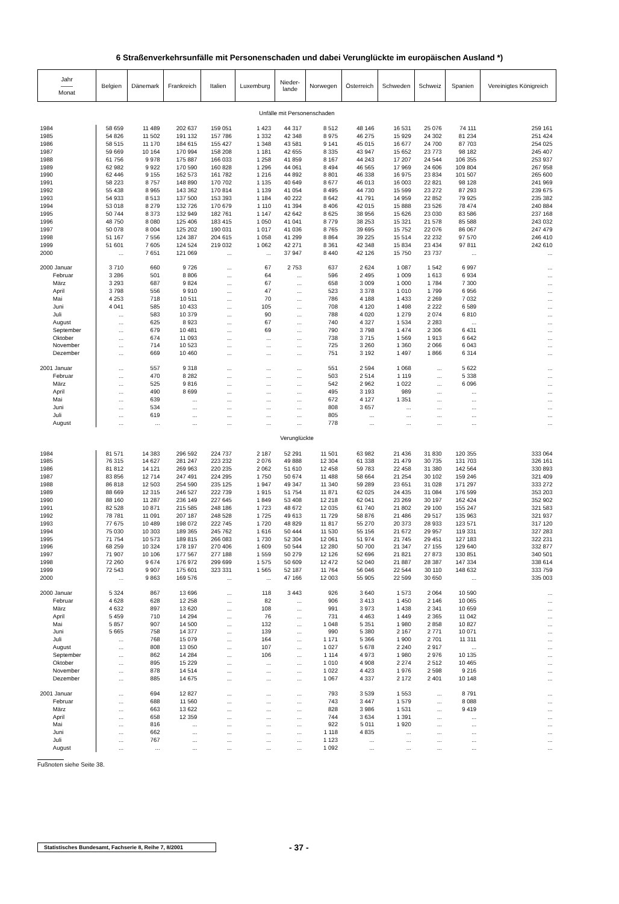6 Straßenverkehrsunfälle mit Personenschaden und dabei Verunglückte im europäischen Ausland *)
| Jahr —— Monat | Belgien | Dänemark | Frankreich | Italien | Luxemburg | Nieder- lande | Norwegen | Österreich | Schweden | Schweiz | Spanien | Vereinigtes Königreich |
| --- | --- | --- | --- | --- | --- | --- | --- | --- | --- | --- | --- | --- |
| Unfälle mit Personenschaden | | | | | | | | | | | | |
| 1984 | 58 659 | 11 489 | 202 637 | 159 051 | 1 423 | 44 317 | 8 512 | 48 146 | 16 531 | 25 076 | 74 111 | 259 161 |
| 1985 | 54 826 | 11 502 | 191 132 | 157 786 | 1 332 | 42 348 | 8 975 | 46 275 | 15 929 | 24 302 | 81 234 | 251 424 |
| 1986 | 58 515 | 11 170 | 184 615 | 155 427 | 1 348 | 43 581 | 9 141 | 45 015 | 16 677 | 24 700 | 87 703 | 254 025 |
| 1987 | 59 669 | 10 164 | 170 994 | 158 208 | 1 181 | 42 655 | 8 335 | 43 947 | 15 652 | 23 773 | 98 182 | 245 407 |
| 1988 | 61 756 | 9 978 | 175 887 | 166 033 | 1 258 | 41 859 | 8 167 | 44 243 | 17 207 | 24 544 | 106 355 | 253 937 |
| 1989 | 62 982 | 9 922 | 170 590 | 160 828 | 1 296 | 44 061 | 8 494 | 46 565 | 17 969 | 24 606 | 109 804 | 267 958 |
| 1990 | 62 446 | 9 155 | 162 573 | 161 782 | 1 216 | 44 892 | 8 801 | 46 338 | 16 975 | 23 834 | 101 507 | 265 600 |
| 1991 | 58 223 | 8 757 | 148 890 | 170 702 | 1 135 | 40 649 | 8 677 | 46 013 | 16 003 | 22 821 | 98 128 | 241 969 |
| 1992 | 55 438 | 8 965 | 143 362 | 170 814 | 1 139 | 41 054 | 8 495 | 44 730 | 15 599 | 23 272 | 87 293 | 239 675 |
| 1993 | 54 933 | 8 513 | 137 500 | 153 393 | 1 184 | 40 222 | 8 642 | 41 791 | 14 959 | 22 852 | 79 925 | 235 382 |
| 1994 | 53 018 | 8 279 | 132 726 | 170 679 | 1 110 | 41 394 | 8 406 | 42 015 | 15 888 | 23 526 | 78 474 | 240 884 |
| 1995 | 50 744 | 8 373 | 132 949 | 182 761 | 1 147 | 42 642 | 8 625 | 38 956 | 15 626 | 23 030 | 83 586 | 237 168 |
| 1996 | 48 750 | 8 080 | 125 406 | 183 415 | 1 050 | 41 041 | 8 779 | 38 253 | 15 321 | 21 578 | 85 588 | 243 032 |
| 1997 | 50 078 | 8 004 | 125 202 | 190 031 | 1 017 | 41 036 | 8 765 | 39 695 | 15 752 | 22 076 | 86 067 | 247 479 |
| 1998 | 51 167 | 7 556 | 124 387 | 204 615 | 1 058 | 41 299 | 8 864 | 39 225 | 15 514 | 22 232 | 97 570 | 246 410 |
| 1999 | 51 601 | 7 605 | 124 524 | 219 032 | 1 062 | 42 271 | 8 361 | 42 348 | 15 834 | 23 434 | 97 811 | 242 610 |
| 2000 | ... | 7 651 | 121 069 | ... | ... | 37 947 | 8 440 | 42 126 | 15 750 | 23 737 | ... | ... |
| 2000 Januar | 3 710 | 660 | 9 726 | ... | 67 | 2 753 | 637 | 2 624 | 1 087 | 1 542 | 6 997 | ... |
| Februar | 3 286 | 501 | 8 806 | ... | 64 | ... | 596 | 2 495 | 1 009 | 1 613 | 6 934 | ... |
| März | 3 293 | 687 | 9 824 | ... | 67 | ... | 658 | 3 009 | 1 000 | 1 784 | 7 300 | ... |
| April | 3 798 | 556 | 9 910 | ... | 47 | ... | 523 | 3 378 | 1 010 | 1 799 | 6 956 | ... |
| Mai | 4 253 | 718 | 10 511 | ... | 70 | ... | 786 | 4 188 | 1 433 | 2 269 | 7 032 | ... |
| Juni | 4 041 | 585 | 10 433 | ... | 105 | ... | 708 | 4 120 | 1 498 | 2 222 | 6 589 | ... |
| Juli | ... | 583 | 10 379 | ... | 90 | ... | 788 | 4 020 | 1 279 | 2 074 | 6 810 | ... |
| August | ... | 625 | 8 923 | ... | 67 | ... | 740 | 4 327 | 1 534 | 2 283 | ... | ... |
| September | ... | 679 | 10 481 | ... | 69 | ... | 790 | 3 798 | 1 474 | 2 306 | 6 431 | ... |
| Oktober | ... | 674 | 11 093 | ... | ... | ... | 738 | 3 715 | 1 569 | 1 913 | 6 642 | ... |
| November | ... | 714 | 10 523 | ... | ... | ... | 725 | 3 260 | 1 360 | 2 066 | 6 043 | ... |
| Dezember | ... | 669 | 10 460 | ... | ... | ... | 751 | 3 192 | 1 497 | 1 866 | 6 314 | ... |
| 2001 Januar | ... | 557 | 9 318 | ... | ... | ... | 551 | 2 594 | 1 068 | ... | 5 622 | ... |
| Februar | ... | 470 | 8 282 | ... | ... | ... | 503 | 2 514 | 1 119 | ... | 5 338 | ... |
| März | ... | 525 | 9 816 | ... | ... | ... | 542 | 2 962 | 1 022 | ... | 6 096 | ... |
| April | ... | 490 | 8 699 | ... | ... | ... | 495 | 3 193 | 989 | ... | ... | ... |
| Mai | ... | 639 | ... | ... | ... | ... | 672 | 4 127 | 1 351 | ... | ... | ... |
| Juni | ... | 534 | ... | ... | ... | ... | 808 | 3 657 | ... | ... | ... | ... |
| Juli | ... | 619 | ... | ... | ... | ... | 805 | ... | ... | ... | ... | ... |
| August | ... | ... | ... | ... | ... | ... | 778 | ... | ... | ... | ... | ... |
| Verunglückte | | | | | | | | | | | | |
| 1984 | 81 571 | 14 383 | 296 592 | 224 737 | 2 187 | 52 291 | 11 501 | 63 982 | 21 436 | 31 830 | 120 355 | 333 064 |
| 1985 | 76 315 | 14 627 | 281 247 | 223 232 | 2 076 | 49 888 | 12 304 | 61 338 | 21 479 | 30 735 | 131 703 | 326 161 |
| 1986 | 81 812 | 14 121 | 269 963 | 220 235 | 2 062 | 51 610 | 12 458 | 59 783 | 22 458 | 31 380 | 142 564 | 330 893 |
| 1987 | 83 856 | 12 714 | 247 491 | 224 295 | 1 750 | 50 674 | 11 488 | 58 664 | 21 254 | 30 102 | 159 246 | 321 409 |
| 1988 | 86 818 | 12 503 | 254 590 | 235 125 | 1 947 | 49 347 | 11 340 | 59 289 | 23 651 | 31 028 | 171 297 | 333 272 |
| 1989 | 88 669 | 12 315 | 246 527 | 222 739 | 1 915 | 51 754 | 11 871 | 62 025 | 24 435 | 31 084 | 176 599 | 353 203 |
| 1990 | 88 160 | 11 287 | 236 149 | 227 645 | 1 849 | 53 408 | 12 218 | 62 041 | 23 269 | 30 197 | 162 424 | 352 902 |
| 1991 | 82 528 | 10 871 | 215 585 | 248 186 | 1 723 | 48 672 | 12 035 | 61 740 | 21 802 | 29 100 | 155 247 | 321 583 |
| 1992 | 78 781 | 11 091 | 207 187 | 248 528 | 1 725 | 49 613 | 11 729 | 58 876 | 21 486 | 29 517 | 135 963 | 321 937 |
| 1993 | 77 675 | 10 489 | 198 072 | 222 745 | 1 720 | 48 829 | 11 817 | 55 270 | 20 373 | 28 933 | 123 571 | 317 120 |
| 1994 | 75 030 | 10 303 | 189 365 | 245 762 | 1 616 | 50 444 | 11 530 | 55 156 | 21 672 | 29 957 | 119 331 | 327 283 |
| 1995 | 71 754 | 10 573 | 189 815 | 266 083 | 1 730 | 52 304 | 12 061 | 51 974 | 21 745 | 29 451 | 127 183 | 322 231 |
| 1996 | 68 259 | 10 324 | 178 197 | 270 406 | 1 609 | 50 544 | 12 280 | 50 700 | 21 347 | 27 155 | 129 640 | 332 877 |
| 1997 | 71 907 | 10 106 | 177 567 | 277 188 | 1 559 | 50 279 | 12 126 | 52 696 | 21 821 | 27 873 | 130 851 | 340 501 |
| 1998 | 72 260 | 9 674 | 176 972 | 299 699 | 1 575 | 50 609 | 12 472 | 52 040 | 21 887 | 28 387 | 147 334 | 338 614 |
| 1999 | 72 543 | 9 907 | 175 601 | 323 331 | 1 565 | 52 187 | 11 764 | 56 046 | 22 544 | 30 110 | 148 632 | 333 759 |
| 2000 | ... | 9 863 | 169 576 | ... | ... | 47 166 | 12 003 | 55 905 | 22 599 | 30 650 | ... | 335 003 |
| 2000 Januar | 5 324 | 867 | 13 696 | ... | 118 | 3 443 | 926 | 3 640 | 1 573 | 2 064 | 10 590 | ... |
| Februar | 4 628 | 628 | 12 258 | ... | 82 | ... | 906 | 3 413 | 1 450 | 2 146 | 10 065 | ... |
| März | 4 632 | 897 | 13 620 | ... | 108 | ... | 991 | 3 973 | 1 438 | 2 341 | 10 659 | ... |
| April | 5 459 | 710 | 14 294 | ... | 76 | ... | 731 | 4 463 | 1 449 | 2 365 | 11 042 | ... |
| Mai | 5 857 | 907 | 14 500 | ... | 132 | ... | 1 048 | 5 351 | 1 980 | 2 858 | 10 827 | ... |
| Juni | 5 665 | 758 | 14 377 | ... | 139 | ... | 990 | 5 380 | 2 167 | 2 771 | 10 071 | ... |
| Juli | ... | 768 | 15 079 | ... | 164 | ... | 1 171 | 5 366 | 1 900 | 2 701 | 11 311 | ... |
| August | ... | 808 | 13 050 | ... | 107 | ... | 1 027 | 5 678 | 2 240 | 2 917 | ... | ... |
| September | ... | 862 | 14 284 | ... | 106 | ... | 1 114 | 4 973 | 1 980 | 2 976 | 10 135 | ... |
| Oktober | ... | 895 | 15 229 | ... | ... | ... | 1 010 | 4 908 | 2 274 | 2 512 | 10 465 | ... |
| November | ... | 878 | 14 514 | ... | ... | ... | 1 022 | 4 423 | 1 976 | 2 598 | 9 216 | ... |
| Dezember | ... | 885 | 14 675 | ... | ... | ... | 1 067 | 4 337 | 2 172 | 2 401 | 10 148 | ... |
| 2001 Januar | ... | 694 | 12 827 | ... | ... | ... | 793 | 3 539 | 1 553 | ... | 8 791 | ... |
| Februar | ... | 688 | 11 560 | ... | ... | ... | 743 | 3 447 | 1 579 | ... | 8 088 | ... |
| März | ... | 663 | 13 622 | ... | ... | ... | 828 | 3 986 | 1 531 | ... | 9 419 | ... |
| April | ... | 658 | 12 359 | ... | ... | ... | 744 | 3 634 | 1 391 | ... | ... | ... |
| Mai | ... | 816 | ... | ... | ... | ... | 922 | 5 011 | 1 920 | ... | ... | ... |
| Juni | ... | 662 | ... | ... | ... | ... | 1 118 | 4 835 | ... | ... | ... | ... |
| Juli | ... | 767 | ... | ... | ... | ... | 1 123 | ... | ... | ... | ... | ... |
| August | ... | ... | ... | ... | ... | ... | 1 092 | ... | ... | ... | ... | ... |
Fußnoten siehe Seite 38.
Statistisches Bundesamt, Fachserie 8, Reihe 7, 8/2001
- 37 -